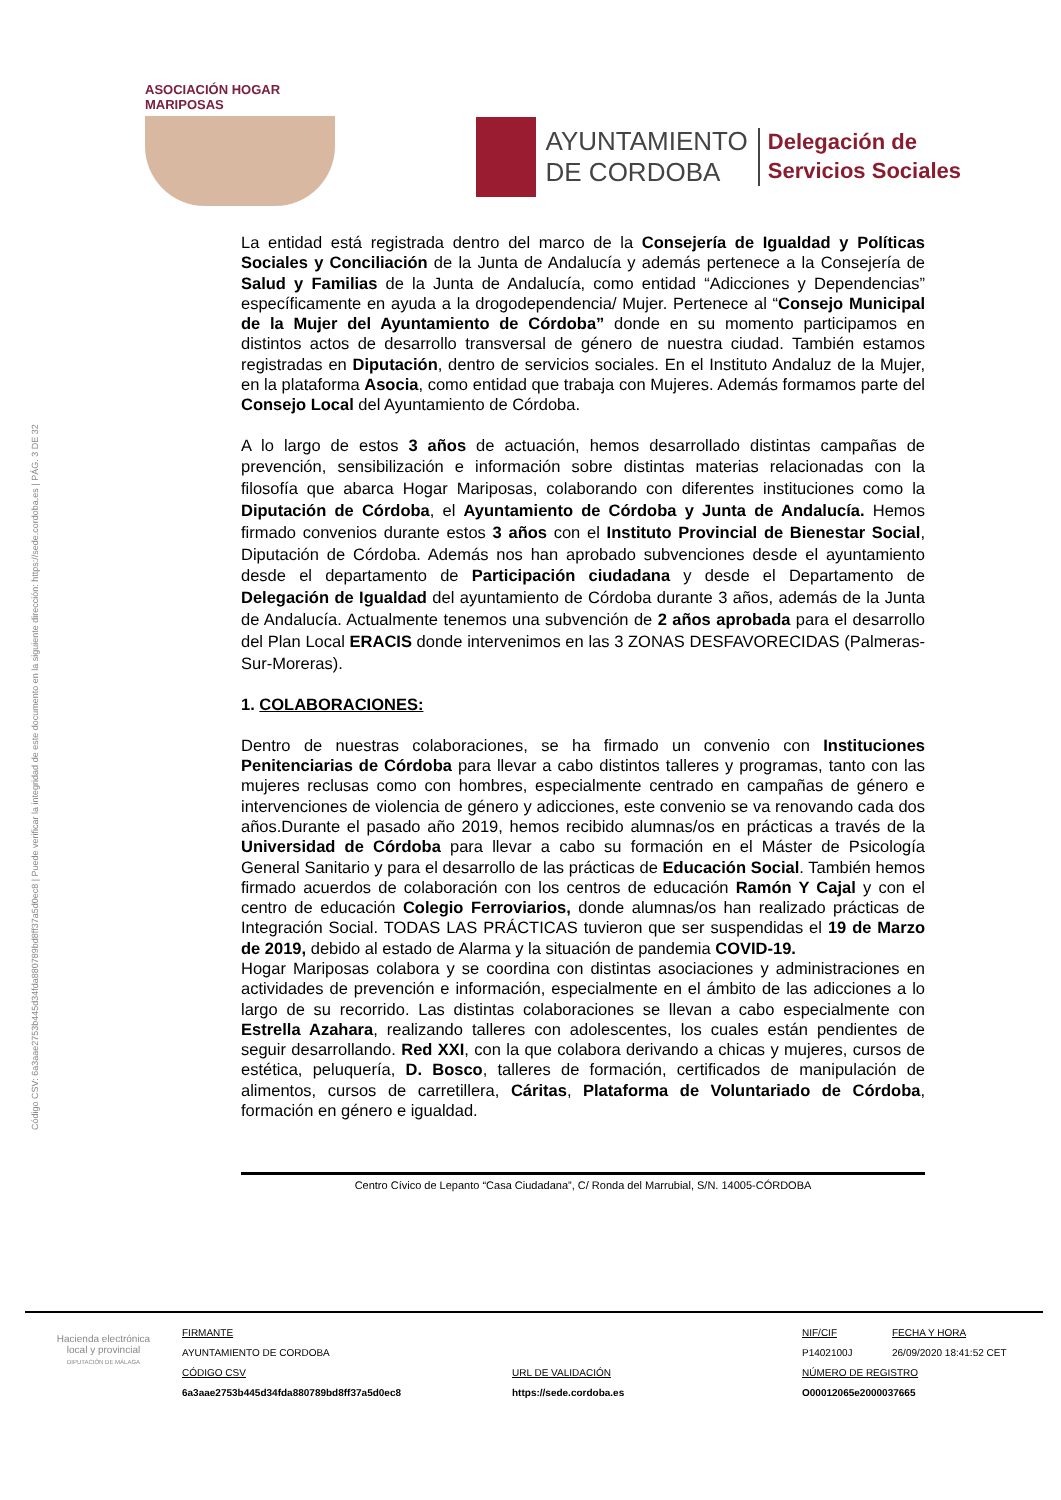Código CSV: 6a3aae2753b445d34fda880789bd8ff37a5d0ec8 | Puede verificar la integridad de este documento en la siguiente dirección: https://sede.cordoba.es | PÁG. 3 DE 32
ASOCIACIÓN HOGAR MARIPOSAS
AYUNTAMIENTO
DE CORDOBA
Delegación de
Servicios Sociales
La entidad está registrada dentro del marco de la Consejería de Igualdad y Políticas Sociales y Conciliación de la Junta de Andalucía y además pertenece a la Consejería de Salud y Familias de la Junta de Andalucía, como entidad “Adicciones y Dependencias” específicamente en ayuda a la drogodependencia/ Mujer. Pertenece al “Consejo Municipal de la Mujer del Ayuntamiento de Córdoba” donde en su momento participamos en distintos actos de desarrollo transversal de género de nuestra ciudad. También estamos registradas en Diputación, dentro de servicios sociales. En el Instituto Andaluz de la Mujer, en la plataforma Asocia, como entidad que trabaja con Mujeres. Además formamos parte del Consejo Local del Ayuntamiento de Córdoba.
A lo largo de estos 3 años de actuación, hemos desarrollado distintas campañas de prevención, sensibilización e información sobre distintas materias relacionadas con la filosofía que abarca Hogar Mariposas, colaborando con diferentes instituciones como la Diputación de Córdoba, el Ayuntamiento de Córdoba y Junta de Andalucía. Hemos firmado convenios durante estos 3 años con el Instituto Provincial de Bienestar Social, Diputación de Córdoba. Además nos han aprobado subvenciones desde el ayuntamiento desde el departamento de Participación ciudadana y desde el Departamento de Delegación de Igualdad del ayuntamiento de Córdoba durante 3 años, además de la Junta de Andalucía. Actualmente tenemos una subvención de 2 años aprobada para el desarrollo del Plan Local ERACIS donde intervenimos en las 3 ZONAS DESFAVORECIDAS (Palmeras-Sur-Moreras).
1. COLABORACIONES:
Dentro de nuestras colaboraciones, se ha firmado un convenio con Instituciones Penitenciarias de Córdoba para llevar a cabo distintos talleres y programas, tanto con las mujeres reclusas como con hombres, especialmente centrado en campañas de género e intervenciones de violencia de género y adicciones, este convenio se va renovando cada dos años.Durante el pasado año 2019, hemos recibido alumnas/os en prácticas a través de la Universidad de Córdoba para llevar a cabo su formación en el Máster de Psicología General Sanitario y para el desarrollo de las prácticas de Educación Social. También hemos firmado acuerdos de colaboración con los centros de educación Ramón Y Cajal y con el centro de educación Colegio Ferroviarios, donde alumnas/os han realizado prácticas de Integración Social. TODAS LAS PRÁCTICAS tuvieron que ser suspendidas el 19 de Marzo de 2019, debido al estado de Alarma y la situación de pandemia COVID-19.
Hogar Mariposas colabora y se coordina con distintas asociaciones y administraciones en actividades de prevención e información, especialmente en el ámbito de las adicciones a lo largo de su recorrido. Las distintas colaboraciones se llevan a cabo especialmente con Estrella Azahara, realizando talleres con adolescentes, los cuales están pendientes de seguir desarrollando. Red XXI, con la que colabora derivando a chicas y mujeres, cursos de estética, peluquería, D. Bosco, talleres de formación, certificados de manipulación de alimentos, cursos de carretillera, Cáritas, Plataforma de Voluntariado de Córdoba, formación en género e igualdad.
Centro Cívico de Lepanto “Casa Ciudadana”, C/ Ronda del Marrubial, S/N. 14005-CÓRDOBA
Hacienda electrónica
local y provincial
DIPUTACIÓN DE MÁLAGA
FIRMANTE
AYUNTAMIENTO DE CORDOBA
CÓDIGO CSV
6a3aae2753b445d34fda880789bd8ff37a5d0ec8
URL DE VALIDACIÓN
https://sede.cordoba.es
NIF/CIF
P1402100J
NÚMERO DE REGISTRO
O00012065e2000037665
FECHA Y HORA
26/09/2020 18:41:52 CET